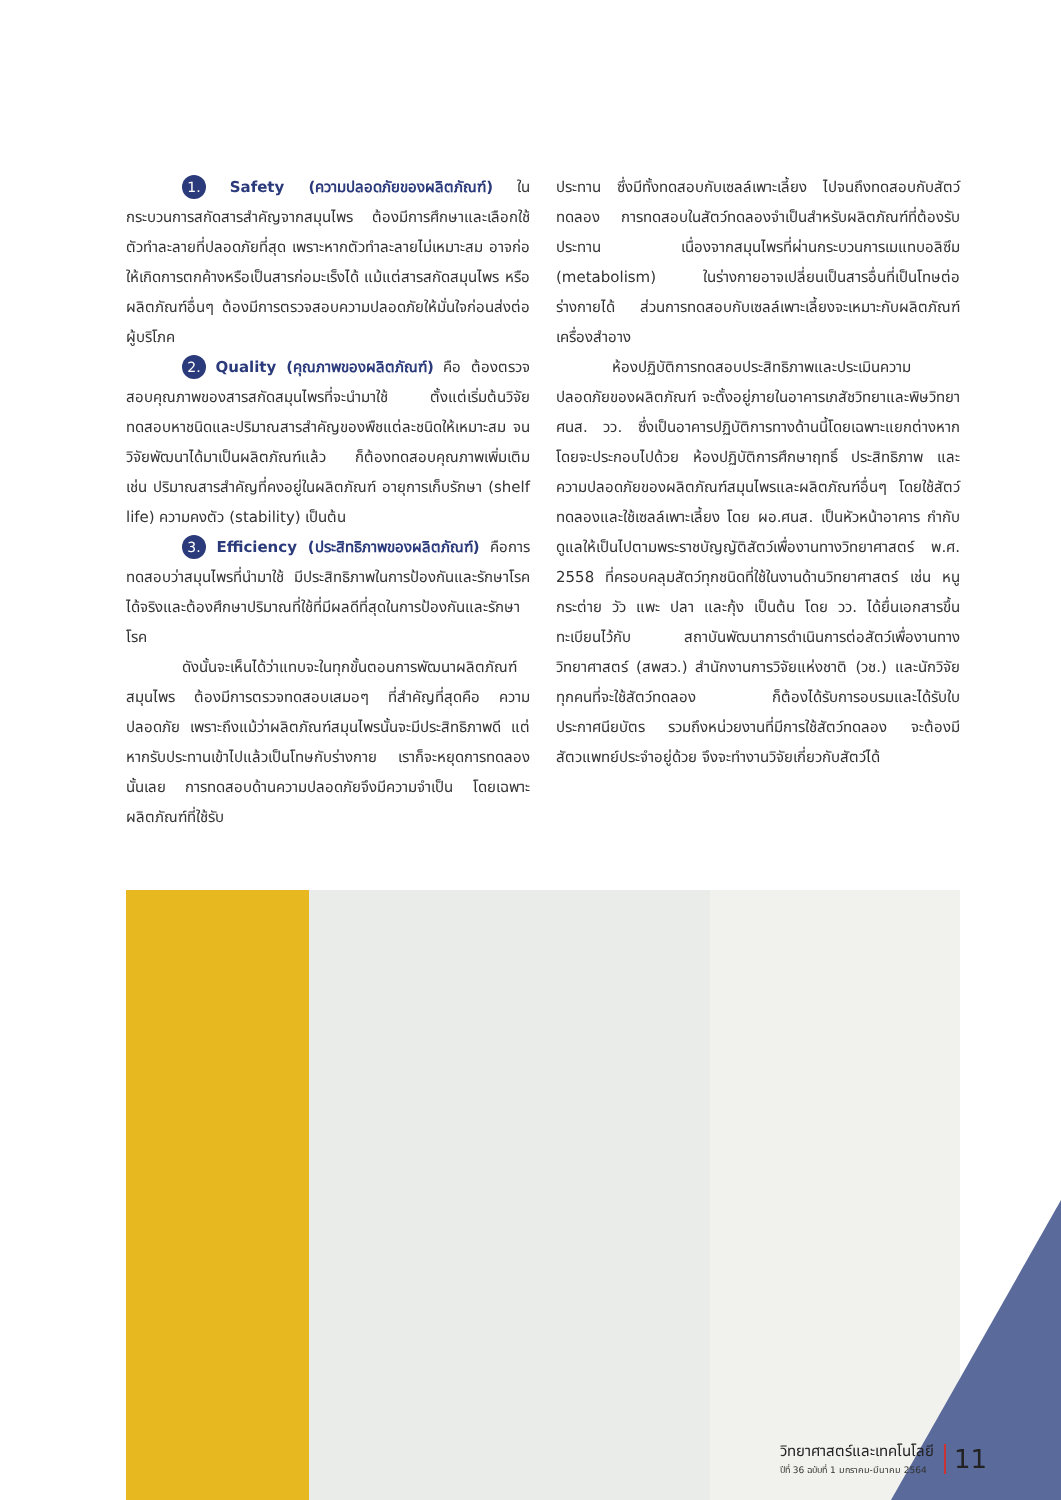1. Safety (ความปลอดภัยของผลิตภัณฑ์) ในกระบวนการสกัดสารสำคัญจากสมุนไพร ต้องมีการศึกษาและเลือกใช้ตัวทำละลายที่ปลอดภัยที่สุด เพราะหากตัวทำละลายไม่เหมาะสม อาจก่อให้เกิดการตกค้างหรือเป็นสารก่อมะเร็งได้ แม้แต่สารสกัดสมุนไพร หรือผลิตภัณฑ์อื่นๆ ต้องมีการตรวจสอบความปลอดภัยให้มั่นใจก่อนส่งต่อผู้บริโภค
2. Quality (คุณภาพของผลิตภัณฑ์) คือ ต้องตรวจสอบคุณภาพของสารสกัดสมุนไพรที่จะนำมาใช้ ตั้งแต่เริ่มต้นวิจัย ทดสอบหาชนิดและปริมาณสารสำคัญของพืชแต่ละชนิดให้เหมาะสม จนวิจัยพัฒนาได้มาเป็นผลิตภัณฑ์แล้ว ก็ต้องทดสอบคุณภาพเพิ่มเติม เช่น ปริมาณสารสำคัญที่คงอยู่ในผลิตภัณฑ์ อายุการเก็บรักษา (shelf life) ความคงตัว (stability) เป็นต้น
3. Efficiency (ประสิทธิภาพของผลิตภัณฑ์) คือการทดสอบว่าสมุนไพรที่นำมาใช้ มีประสิทธิภาพในการป้องกันและรักษาโรค ได้จริงและต้องศึกษาปริมาณที่ใช้ที่มีผลดีที่สุดในการป้องกันและรักษาโรค
ดังนั้นจะเห็นได้ว่าแทบจะในทุกขั้นตอนการพัฒนาผลิตภัณฑ์สมุนไพร ต้องมีการตรวจทดสอบเสมอๆ ที่สำคัญที่สุดคือ ความปลอดภัย เพราะถึงแม้ว่าผลิตภัณฑ์สมุนไพรนั้นจะมีประสิทธิภาพดี แต่หากรับประทานเข้าไปแล้วเป็นโทษกับร่างกาย เราก็จะหยุดการทดลองนั้นเลย การทดสอบด้านความปลอดภัยจึงมีความจำเป็น โดยเฉพาะผลิตภัณฑ์ที่ใช้รับ
ประทาน ซึ่งมีทั้งทดสอบกับเซลล์เพาะเลี้ยง ไปจนถึงทดสอบกับสัตว์ทดลอง การทดสอบในสัตว์ทดลองจำเป็นสำหรับผลิตภัณฑ์ที่ต้องรับประทาน เนื่องจากสมุนไพรที่ผ่านกระบวนการเมแทบอลิซึม (metabolism) ในร่างกายอาจเปลี่ยนเป็นสารอื่นที่เป็นโทษต่อร่างกายได้ ส่วนการทดสอบกับเซลล์เพาะเลี้ยงจะเหมาะกับผลิตภัณฑ์เครื่องสำอาง
ห้องปฏิบัติการทดสอบประสิทธิภาพและประเมินความปลอดภัยของผลิตภัณฑ์ จะตั้งอยู่ภายในอาคารเภสัชวิทยาและพิษวิทยา ศนส. วว. ซึ่งเป็นอาคารปฏิบัติการทางด้านนี้โดยเฉพาะแยกต่างหาก โดยจะประกอบไปด้วย ห้องปฏิบัติการศึกษาฤทธิ์ ประสิทธิภาพ และความปลอดภัยของผลิตภัณฑ์สมุนไพรและผลิตภัณฑ์อื่นๆ โดยใช้สัตว์ทดลองและใช้เซลล์เพาะเลี้ยง โดย ผอ.ศนส. เป็นหัวหน้าอาคาร กำกับดูแลให้เป็นไปตามพระราชบัญญัติสัตว์เพื่องานทางวิทยาศาสตร์ พ.ศ. 2558 ที่ครอบคลุมสัตว์ทุกชนิดที่ใช้ในงานด้านวิทยาศาสตร์ เช่น หนู กระต่าย วัว แพะ ปลา และกุ้ง เป็นต้น โดย วว. ได้ยื่นเอกสารขึ้นทะเบียนไว้กับ สถาบันพัฒนาการดำเนินการต่อสัตว์เพื่องานทางวิทยาศาสตร์ (สพสว.) สำนักงานการวิจัยแห่งชาติ (วช.) และนักวิจัยทุกคนที่จะใช้สัตว์ทดลอง ก็ต้องได้รับการอบรมและได้รับใบประกาศนียบัตร รวมถึงหน่วยงานที่มีการใช้สัตว์ทดลอง จะต้องมีสัตวแพทย์ประจำอยู่ด้วย จึงจะทำงานวิจัยเกี่ยวกับสัตว์ได้
วิทยาศาสตร์และเทคโนโลยี
ปีที่ 36 ฉบับที่ 1 มกราคม-มีนาคม 2564
11